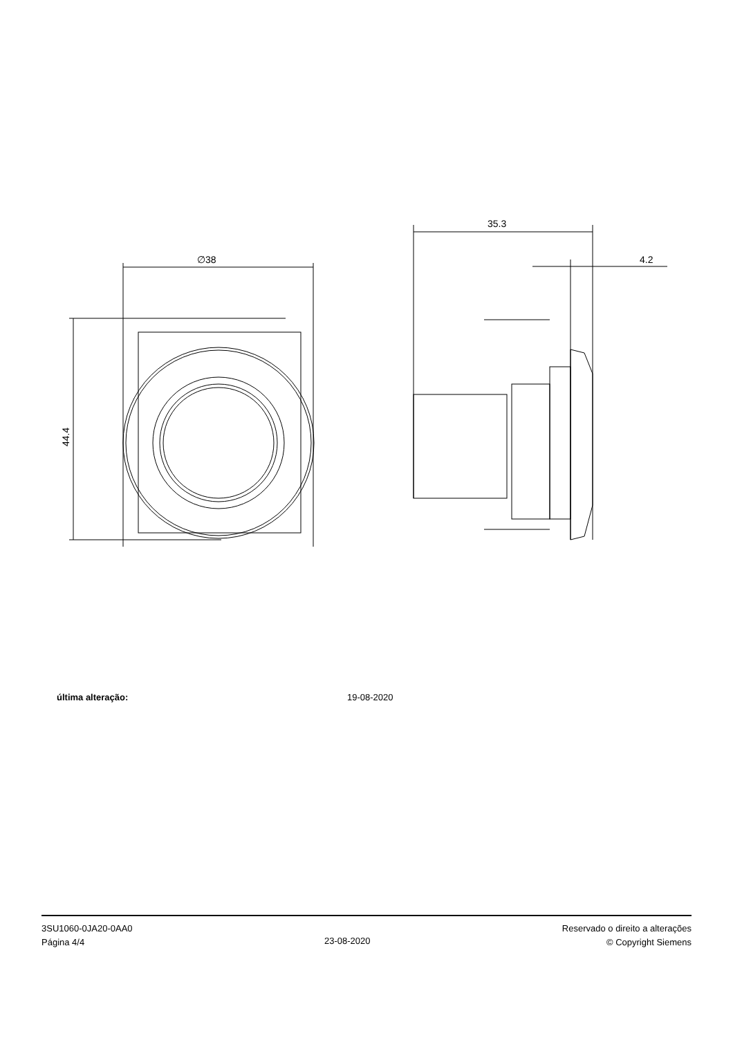∅38
44.4
35.3
4.2
última alteração: 19-08-2020
3SU1060-0JA20-0AA0
Página 4/4
23-08-2020
Reservado o direito a alterações
© Copyright Siemens